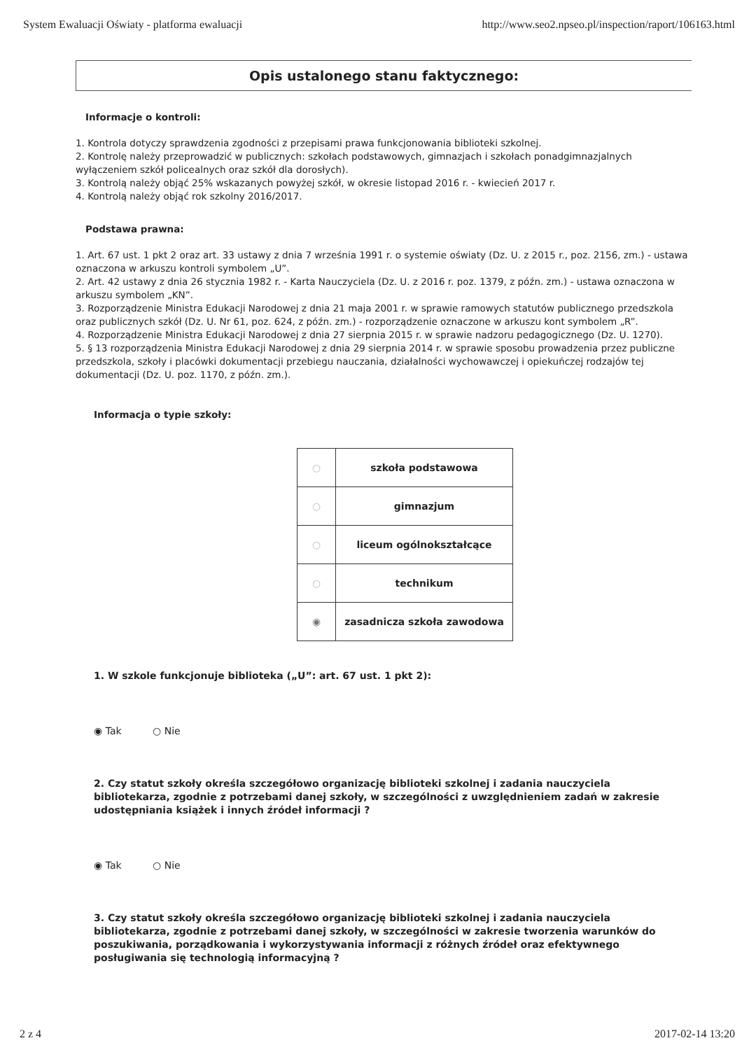System Ewaluacji Oświaty - platforma ewaluacji http://www.seo2.npseo.pl/inspection/raport/106163.html
Opis ustalonego stanu faktycznego:
Informacje o kontroli:
1. Kontrola dotyczy sprawdzenia zgodności z przepisami prawa funkcjonowania biblioteki szkolnej.
2. Kontrolę należy przeprowadzić w publicznych: szkołach podstawowych, gimnazjach i szkołach ponadgimnazjalnych wyłączeniem szkół policealnych oraz szkół dla dorosłych).
3. Kontrolą należy objąć 25% wskazanych powyżej szkół, w okresie listopad 2016 r. - kwiecień 2017 r.
4. Kontrolą należy objąć rok szkolny 2016/2017.
Podstawa prawna:
1. Art. 67 ust. 1 pkt 2 oraz art. 33 ustawy z dnia 7 września 1991 r. o systemie oświaty (Dz. U. z 2015 r., poz. 2156, zm.) - ustawa oznaczona w arkuszu kontroli symbolem „U”.
2. Art. 42 ustawy z dnia 26 stycznia 1982 r. - Karta Nauczyciela (Dz. U. z 2016 r. poz. 1379, z późn. zm.) - ustawa oznaczona w arkuszu symbolem „KN”.
3. Rozporządzenie Ministra Edukacji Narodowej z dnia 21 maja 2001 r. w sprawie ramowych statutów publicznego przedszkola oraz publicznych szkół (Dz. U. Nr 61, poz. 624, z późn. zm.) - rozporządzenie oznaczone w arkuszu kont symbolem „R”.
4. Rozporządzenie Ministra Edukacji Narodowej z dnia 27 sierpnia 2015 r. w sprawie nadzoru pedagogicznego (Dz. U. 1270).
5. § 13 rozporządzenia Ministra Edukacji Narodowej z dnia 29 sierpnia 2014 r. w sprawie sposobu prowadzenia przez publiczne przedszkola, szkoły i placówki dokumentacji przebiegu nauczania, działalności wychowawczej i opiekuńczej rodzajów tej dokumentacji (Dz. U. poz. 1170, z późn. zm.).
Informacja o typie szkoły:
| ○ | szkoła podstawowa |
| ○ | gimnazjum |
| ○ | liceum ogólnokształcące |
| ○ | technikum |
| ◉ | zasadnicza szkoła zawodowa |
1. W szkole funkcjonuje biblioteka („U”: art. 67 ust. 1 pkt 2):
◉ Tak ○ Nie
2. Czy statut szkoły określa szczegółowo organizację biblioteki szkolnej i zadania nauczyciela bibliotekarza, zgodnie z potrzebami danej szkoły, w szczególności z uwzględnieniem zadań w zakresie udostępniania książek i innych źródeł informacji ?
◉ Tak ○ Nie
3. Czy statut szkoły określa szczegółowo organizację biblioteki szkolnej i zadania nauczyciela bibliotekarza, zgodnie z potrzebami danej szkoły, w szczególności w zakresie tworzenia warunków do poszukiwania, porządkowania i wykorzystywania informacji z różnych źródeł oraz efektywnego posługiwania się technologią informacyjną ?
2 z 4 2017-02-14 13:20